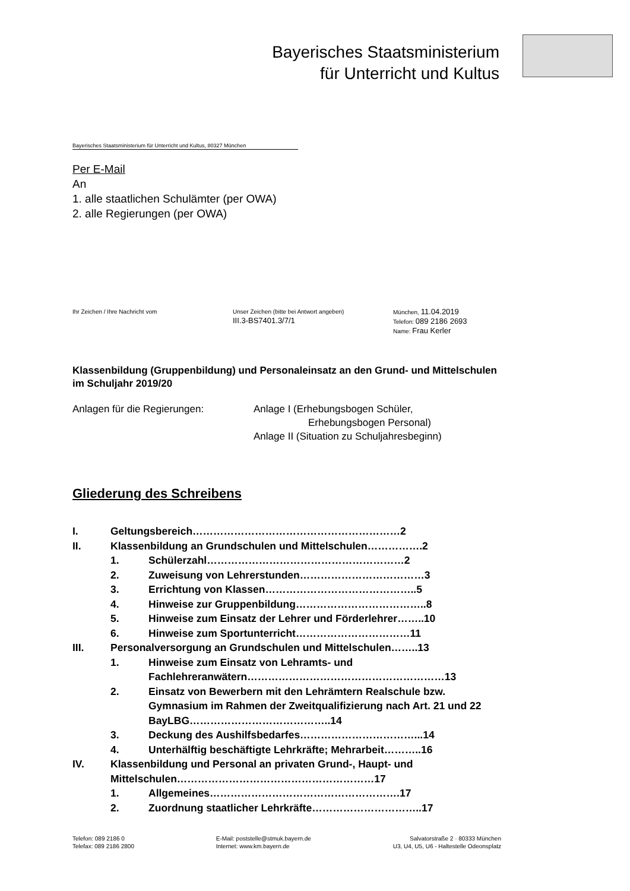Bayerisches Staatsministerium
für Unterricht und Kultus
Bayerisches Staatsministerium für Unterricht und Kultus, 80327 München
Per E-Mail
An
1. alle staatlichen Schulämter (per OWA)
2. alle Regierungen (per OWA)
Ihr Zeichen / Ihre Nachricht vom Unser Zeichen (bitte bei Antwort angeben)
III.3-BS7401.3/7/1
München, 11.04.2019
Telefon: 089 2186 2693
Name: Frau Kerler
Klassenbildung (Gruppenbildung) und Personaleinsatz an den Grund- und Mittelschulen im Schuljahr 2019/20
Anlagen für die Regierungen: Anlage I (Erhebungsbogen Schüler,
Erhebungsbogen Personal)
Anlage II (Situation zu Schuljahresbeginn)
Gliederung des Schreibens
I. Geltungsbereich……………………………………………………2
II. Klassenbildung an Grundschulen und Mittelschulen…………….2
1. Schülerzahl…………………………………………………2
2. Zuweisung von Lehrerstunden………………………………3
3. Errichtung von Klassen……………………………………..5
4. Hinweise zur Gruppenbildung………………………………..8
5. Hinweise zum Einsatz der Lehrer und Förderlehrer……..10
6. Hinweise zum Sportunterricht……………………………11
III. Personalversorgung an Grundschulen und Mittelschulen……..13
1. Hinweise zum Einsatz von Lehramts- und Fachlehreranwätern…………………………………………………13
2. Einsatz von Bewerbern mit den Lehrämtern Realschule bzw. Gymnasium im Rahmen der Zweitqualifizierung nach Art. 21 und 22 BayLBG…………………………………..14
3. Deckung des Aushilfsbedarfes……………………………...14
4. Unterhälftig beschäftigte Lehrkräfte; Mehrarbeit………..16
IV. Klassenbildung und Personal an privaten Grund-, Haupt- und Mittelschulen…………………………………………………17
1. Allgemeines……………………………………………….17
2. Zuordnung staatlicher Lehrkräfte…………………………..17
Telefon: 089 2186 0
Telefax: 089 2186 2800
E-Mail: poststelle@stmuk.bayern.de
Internet: www.km.bayern.de
Salvatorstraße 2 · 80333 München
U3, U4, U5, U6 - Haltestelle Odeonsplatz